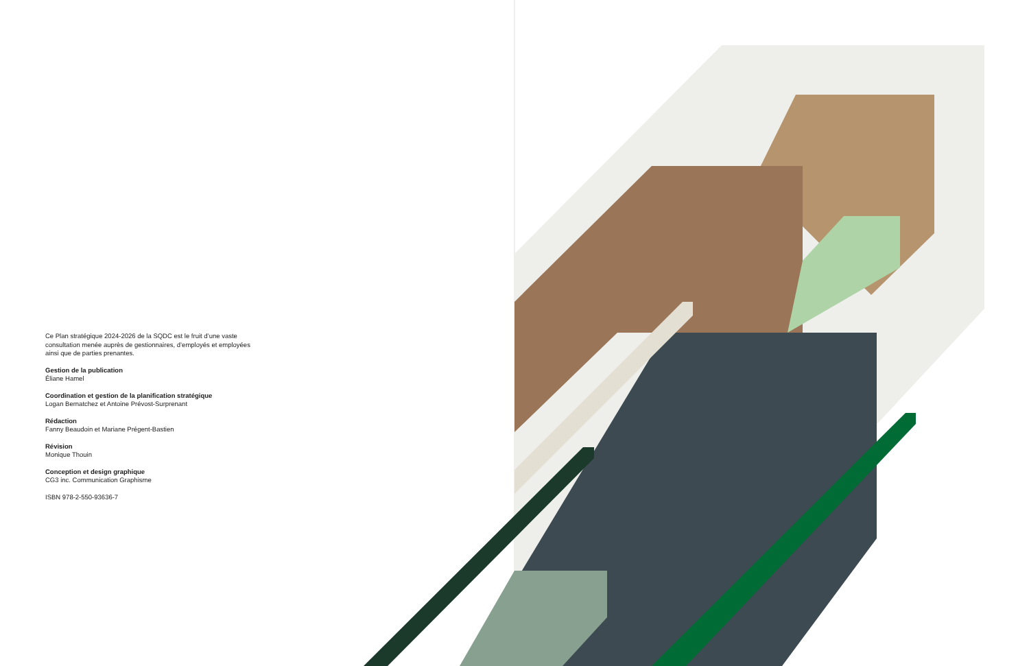Ce Plan stratégique 2024-2026 de la SQDC est le fruit d’une vaste consultation menée auprès de gestionnaires, d’employés et employées ainsi que de parties prenantes.
Gestion de la publication
Éliane Hamel
Coordination et gestion de la planification stratégique
Logan Bernatchez et Antoine Prévost-Surprenant
Rédaction
Fanny Beaudoin et Mariane Prégent-Bastien
Révision
Monique Thouin
Conception et design graphique
CG3 inc. Communication Graphisme
ISBN 978-2-550-93636-7